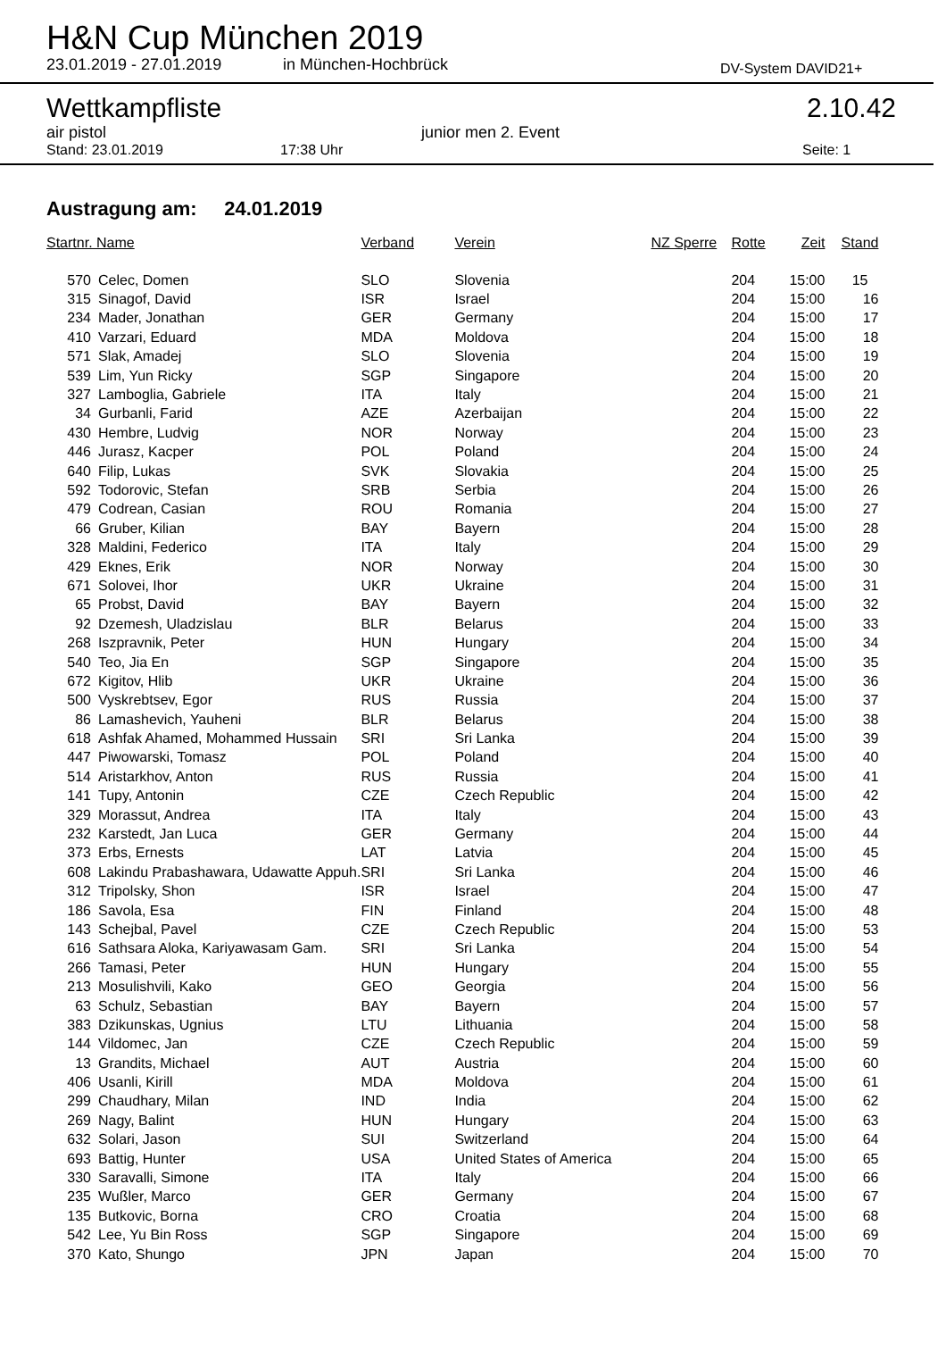H&N Cup München 2019
23.01.2019 - 27.01.2019 in München-Hochbrück DV-System DAVID21+
Wettkampfliste 2.10.42
air pistol junior men 2. Event
Stand: 23.01.2019 17:38 Uhr Seite: 1
Austragung am: 24.01.2019
| Startnr. Name | | Verband | Verein | NZ Sperre | Rotte | Zeit | Stand |
| --- | --- | --- | --- | --- | --- | --- | --- |
| 570 | Celec, Domen | SLO | Slovenia | | 204 | 15:00 | 15 |
| 315 | Sinagof, David | ISR | Israel | | 204 | 15:00 | 16 |
| 234 | Mader, Jonathan | GER | Germany | | 204 | 15:00 | 17 |
| 410 | Varzari, Eduard | MDA | Moldova | | 204 | 15:00 | 18 |
| 571 | Slak, Amadej | SLO | Slovenia | | 204 | 15:00 | 19 |
| 539 | Lim, Yun Ricky | SGP | Singapore | | 204 | 15:00 | 20 |
| 327 | Lamboglia, Gabriele | ITA | Italy | | 204 | 15:00 | 21 |
| 34 | Gurbanli, Farid | AZE | Azerbaijan | | 204 | 15:00 | 22 |
| 430 | Hembre, Ludvig | NOR | Norway | | 204 | 15:00 | 23 |
| 446 | Jurasz, Kacper | POL | Poland | | 204 | 15:00 | 24 |
| 640 | Filip, Lukas | SVK | Slovakia | | 204 | 15:00 | 25 |
| 592 | Todorovic, Stefan | SRB | Serbia | | 204 | 15:00 | 26 |
| 479 | Codrean, Casian | ROU | Romania | | 204 | 15:00 | 27 |
| 66 | Gruber, Kilian | BAY | Bayern | | 204 | 15:00 | 28 |
| 328 | Maldini, Federico | ITA | Italy | | 204 | 15:00 | 29 |
| 429 | Eknes, Erik | NOR | Norway | | 204 | 15:00 | 30 |
| 671 | Solovei, Ihor | UKR | Ukraine | | 204 | 15:00 | 31 |
| 65 | Probst, David | BAY | Bayern | | 204 | 15:00 | 32 |
| 92 | Dzemesh, Uladzislau | BLR | Belarus | | 204 | 15:00 | 33 |
| 268 | Iszpravnik, Peter | HUN | Hungary | | 204 | 15:00 | 34 |
| 540 | Teo, Jia En | SGP | Singapore | | 204 | 15:00 | 35 |
| 672 | Kigitov, Hlib | UKR | Ukraine | | 204 | 15:00 | 36 |
| 500 | Vyskrebtsev, Egor | RUS | Russia | | 204 | 15:00 | 37 |
| 86 | Lamashevich, Yauheni | BLR | Belarus | | 204 | 15:00 | 38 |
| 618 | Ashfak Ahamed, Mohammed Hussain | SRI | Sri Lanka | | 204 | 15:00 | 39 |
| 447 | Piwowarski, Tomasz | POL | Poland | | 204 | 15:00 | 40 |
| 514 | Aristarkhov, Anton | RUS | Russia | | 204 | 15:00 | 41 |
| 141 | Tupy, Antonin | CZE | Czech Republic | | 204 | 15:00 | 42 |
| 329 | Morassut, Andrea | ITA | Italy | | 204 | 15:00 | 43 |
| 232 | Karstedt, Jan Luca | GER | Germany | | 204 | 15:00 | 44 |
| 373 | Erbs, Ernests | LAT | Latvia | | 204 | 15:00 | 45 |
| 608 | Lakindu Prabashawara, Udawatte Appuh. | SRI | Sri Lanka | | 204 | 15:00 | 46 |
| 312 | Tripolsky, Shon | ISR | Israel | | 204 | 15:00 | 47 |
| 186 | Savola, Esa | FIN | Finland | | 204 | 15:00 | 48 |
| 143 | Schejbal, Pavel | CZE | Czech Republic | | 204 | 15:00 | 53 |
| 616 | Sathsara Aloka, Kariyawasam Gam. | SRI | Sri Lanka | | 204 | 15:00 | 54 |
| 266 | Tamasi, Peter | HUN | Hungary | | 204 | 15:00 | 55 |
| 213 | Mosulishvili, Kako | GEO | Georgia | | 204 | 15:00 | 56 |
| 63 | Schulz, Sebastian | BAY | Bayern | | 204 | 15:00 | 57 |
| 383 | Dzikunskas, Ugnius | LTU | Lithuania | | 204 | 15:00 | 58 |
| 144 | Vildomec, Jan | CZE | Czech Republic | | 204 | 15:00 | 59 |
| 13 | Grandits, Michael | AUT | Austria | | 204 | 15:00 | 60 |
| 406 | Usanli, Kirill | MDA | Moldova | | 204 | 15:00 | 61 |
| 299 | Chaudhary, Milan | IND | India | | 204 | 15:00 | 62 |
| 269 | Nagy, Balint | HUN | Hungary | | 204 | 15:00 | 63 |
| 632 | Solari, Jason | SUI | Switzerland | | 204 | 15:00 | 64 |
| 693 | Battig, Hunter | USA | United States of America | | 204 | 15:00 | 65 |
| 330 | Saravalli, Simone | ITA | Italy | | 204 | 15:00 | 66 |
| 235 | Wußler, Marco | GER | Germany | | 204 | 15:00 | 67 |
| 135 | Butkovic, Borna | CRO | Croatia | | 204 | 15:00 | 68 |
| 542 | Lee, Yu Bin Ross | SGP | Singapore | | 204 | 15:00 | 69 |
| 370 | Kato, Shungo | JPN | Japan | | 204 | 15:00 | 70 |